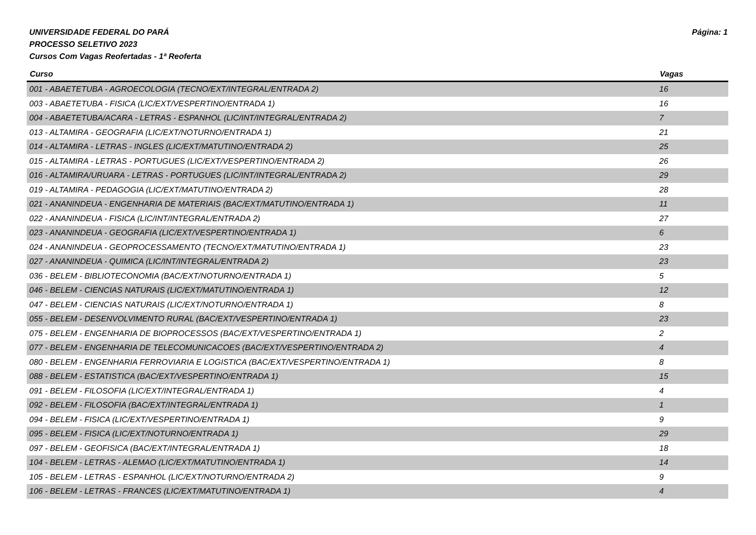Página: 1 UNIVERSIDADE FEDERAL DO PARÁ
PROCESSO SELETIVO 2023
Cursos Com Vagas Reofertadas - 1ª Reoferta
| Curso | Vagas |
| --- | --- |
| 001 - ABAETETUBA - AGROECOLOGIA (TECNO/EXT/INTEGRAL/ENTRADA 2) | 16 |
| 003 - ABAETETUBA - FISICA (LIC/EXT/VESPERTINO/ENTRADA 1) | 16 |
| 004 - ABAETETUBA/ACARA - LETRAS - ESPANHOL (LIC/INT/INTEGRAL/ENTRADA 2) | 7 |
| 013 - ALTAMIRA - GEOGRAFIA (LIC/EXT/NOTURNO/ENTRADA 1) | 21 |
| 014 - ALTAMIRA - LETRAS - INGLES (LIC/EXT/MATUTINO/ENTRADA 2) | 25 |
| 015 - ALTAMIRA - LETRAS - PORTUGUES (LIC/EXT/VESPERTINO/ENTRADA 2) | 26 |
| 016 - ALTAMIRA/URUARA - LETRAS - PORTUGUES (LIC/INT/INTEGRAL/ENTRADA 2) | 29 |
| 019 - ALTAMIRA - PEDAGOGIA (LIC/EXT/MATUTINO/ENTRADA 2) | 28 |
| 021 - ANANINDEUA - ENGENHARIA DE MATERIAIS (BAC/EXT/MATUTINO/ENTRADA 1) | 11 |
| 022 - ANANINDEUA - FISICA (LIC/INT/INTEGRAL/ENTRADA 2) | 27 |
| 023 - ANANINDEUA - GEOGRAFIA (LIC/EXT/VESPERTINO/ENTRADA 1) | 6 |
| 024 - ANANINDEUA - GEOPROCESSAMENTO (TECNO/EXT/MATUTINO/ENTRADA 1) | 23 |
| 027 - ANANINDEUA - QUIMICA (LIC/INT/INTEGRAL/ENTRADA 2) | 23 |
| 036 - BELEM - BIBLIOTECONOMIA (BAC/EXT/NOTURNO/ENTRADA 1) | 5 |
| 046 - BELEM - CIENCIAS NATURAIS (LIC/EXT/MATUTINO/ENTRADA 1) | 12 |
| 047 - BELEM - CIENCIAS NATURAIS (LIC/EXT/NOTURNO/ENTRADA 1) | 8 |
| 055 - BELEM - DESENVOLVIMENTO RURAL (BAC/EXT/VESPERTINO/ENTRADA 1) | 23 |
| 075 - BELEM - ENGENHARIA DE BIOPROCESSOS (BAC/EXT/VESPERTINO/ENTRADA 1) | 2 |
| 077 - BELEM - ENGENHARIA DE TELECOMUNICACOES (BAC/EXT/VESPERTINO/ENTRADA 2) | 4 |
| 080 - BELEM - ENGENHARIA FERROVIARIA E LOGISTICA (BAC/EXT/VESPERTINO/ENTRADA 1) | 8 |
| 088 - BELEM - ESTATISTICA (BAC/EXT/VESPERTINO/ENTRADA 1) | 15 |
| 091 - BELEM - FILOSOFIA (LIC/EXT/INTEGRAL/ENTRADA 1) | 4 |
| 092 - BELEM - FILOSOFIA (BAC/EXT/INTEGRAL/ENTRADA 1) | 1 |
| 094 - BELEM - FISICA (LIC/EXT/VESPERTINO/ENTRADA 1) | 9 |
| 095 - BELEM - FISICA (LIC/EXT/NOTURNO/ENTRADA 1) | 29 |
| 097 - BELEM - GEOFISICA (BAC/EXT/INTEGRAL/ENTRADA 1) | 18 |
| 104 - BELEM - LETRAS - ALEMAO (LIC/EXT/MATUTINO/ENTRADA 1) | 14 |
| 105 - BELEM - LETRAS - ESPANHOL (LIC/EXT/NOTURNO/ENTRADA 2) | 9 |
| 106 - BELEM - LETRAS - FRANCES (LIC/EXT/MATUTINO/ENTRADA 1) | 4 |